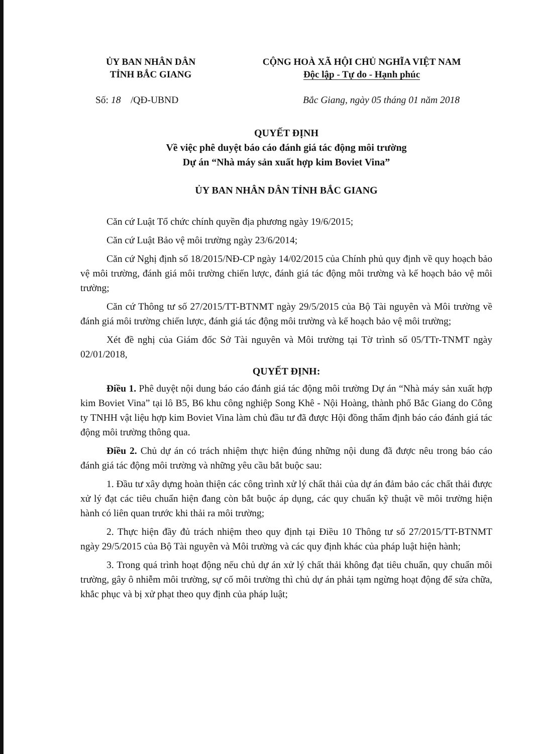ỦY BAN NHÂN DÂN
TỈNH BẮC GIANG
CỘNG HOÀ XÃ HỘI CHỦ NGHĨA VIỆT NAM
Độc lập - Tự do - Hạnh phúc
Số: 18 /QĐ-UBND Bắc Giang, ngày 05 tháng 01 năm 2018
QUYẾT ĐỊNH
Về việc phê duyệt báo cáo đánh giá tác động môi trường
Dự án “Nhà máy sản xuất hợp kim Boviet Vina”
ỦY BAN NHÂN DÂN TỈNH BẮC GIANG
Căn cứ Luật Tổ chức chính quyền địa phương ngày 19/6/2015;
Căn cứ Luật Bảo vệ môi trường ngày 23/6/2014;
Căn cứ Nghị định số 18/2015/NĐ-CP ngày 14/02/2015 của Chính phủ quy định về quy hoạch bảo vệ môi trường, đánh giá môi trường chiến lược, đánh giá tác động môi trường và kế hoạch bảo vệ môi trường;
Căn cứ Thông tư số 27/2015/TT-BTNMT ngày 29/5/2015 của Bộ Tài nguyên và Môi trường về đánh giá môi trường chiến lược, đánh giá tác động môi trường và kế hoạch bảo vệ môi trường;
Xét đề nghị của Giám đốc Sở Tài nguyên và Môi trường tại Tờ trình số 05/TTr-TNMT ngày 02/01/2018,
QUYẾT ĐỊNH:
Điều 1. Phê duyệt nội dung báo cáo đánh giá tác động môi trường Dự án “Nhà máy sản xuất hợp kim Boviet Vina” tại lô B5, B6 khu công nghiệp Song Khê - Nội Hoàng, thành phố Bắc Giang do Công ty TNHH vật liệu hợp kim Boviet Vina làm chủ đầu tư đã được Hội đồng thẩm định báo cáo đánh giá tác động môi trường thông qua.
Điều 2. Chủ dự án có trách nhiệm thực hiện đúng những nội dung đã được nêu trong báo cáo đánh giá tác động môi trường và những yêu cầu bắt buộc sau:
1. Đầu tư xây dựng hoàn thiện các công trình xử lý chất thải của dự án đảm bảo các chất thải được xử lý đạt các tiêu chuẩn hiện đang còn bắt buộc áp dụng, các quy chuẩn kỹ thuật về môi trường hiện hành có liên quan trước khi thải ra môi trường;
2. Thực hiện đầy đủ trách nhiệm theo quy định tại Điều 10 Thông tư số 27/2015/TT-BTNMT ngày 29/5/2015 của Bộ Tài nguyên và Môi trường và các quy định khác của pháp luật hiện hành;
3. Trong quá trình hoạt động nếu chủ dự án xử lý chất thải không đạt tiêu chuẩn, quy chuẩn môi trường, gây ô nhiễm môi trường, sự cố môi trường thì chủ dự án phải tạm ngừng hoạt động để sửa chữa, khắc phục và bị xử phạt theo quy định của pháp luật;